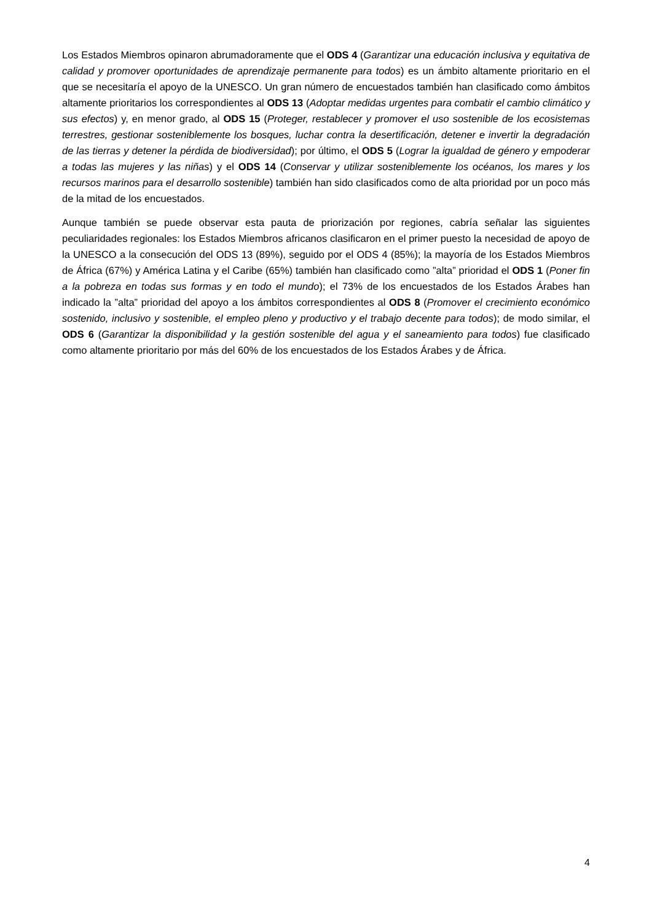Los Estados Miembros opinaron abrumadoramente que el ODS 4 (Garantizar una educación inclusiva y equitativa de calidad y promover oportunidades de aprendizaje permanente para todos) es un ámbito altamente prioritario en el que se necesitaría el apoyo de la UNESCO. Un gran número de encuestados también han clasificado como ámbitos altamente prioritarios los correspondientes al ODS 13 (Adoptar medidas urgentes para combatir el cambio climático y sus efectos) y, en menor grado, al ODS 15 (Proteger, restablecer y promover el uso sostenible de los ecosistemas terrestres, gestionar sosteniblemente los bosques, luchar contra la desertificación, detener e invertir la degradación de las tierras y detener la pérdida de biodiversidad); por último, el ODS 5 (Lograr la igualdad de género y empoderar a todas las mujeres y las niñas) y el ODS 14 (Conservar y utilizar sosteniblemente los océanos, los mares y los recursos marinos para el desarrollo sostenible) también han sido clasificados como de alta prioridad por un poco más de la mitad de los encuestados.
Aunque también se puede observar esta pauta de priorización por regiones, cabría señalar las siguientes peculiaridades regionales: los Estados Miembros africanos clasificaron en el primer puesto la necesidad de apoyo de la UNESCO a la consecución del ODS 13 (89%), seguido por el ODS 4 (85%); la mayoría de los Estados Miembros de África (67%) y América Latina y el Caribe (65%) también han clasificado como ”alta” prioridad el ODS 1 (Poner fin a la pobreza en todas sus formas y en todo el mundo); el 73% de los encuestados de los Estados Árabes han indicado la ”alta” prioridad del apoyo a los ámbitos correspondientes al ODS 8 (Promover el crecimiento económico sostenido, inclusivo y sostenible, el empleo pleno y productivo y el trabajo decente para todos); de modo similar, el ODS 6 (Garantizar la disponibilidad y la gestión sostenible del agua y el saneamiento para todos) fue clasificado como altamente prioritario por más del 60% de los encuestados de los Estados Árabes y de África.
4